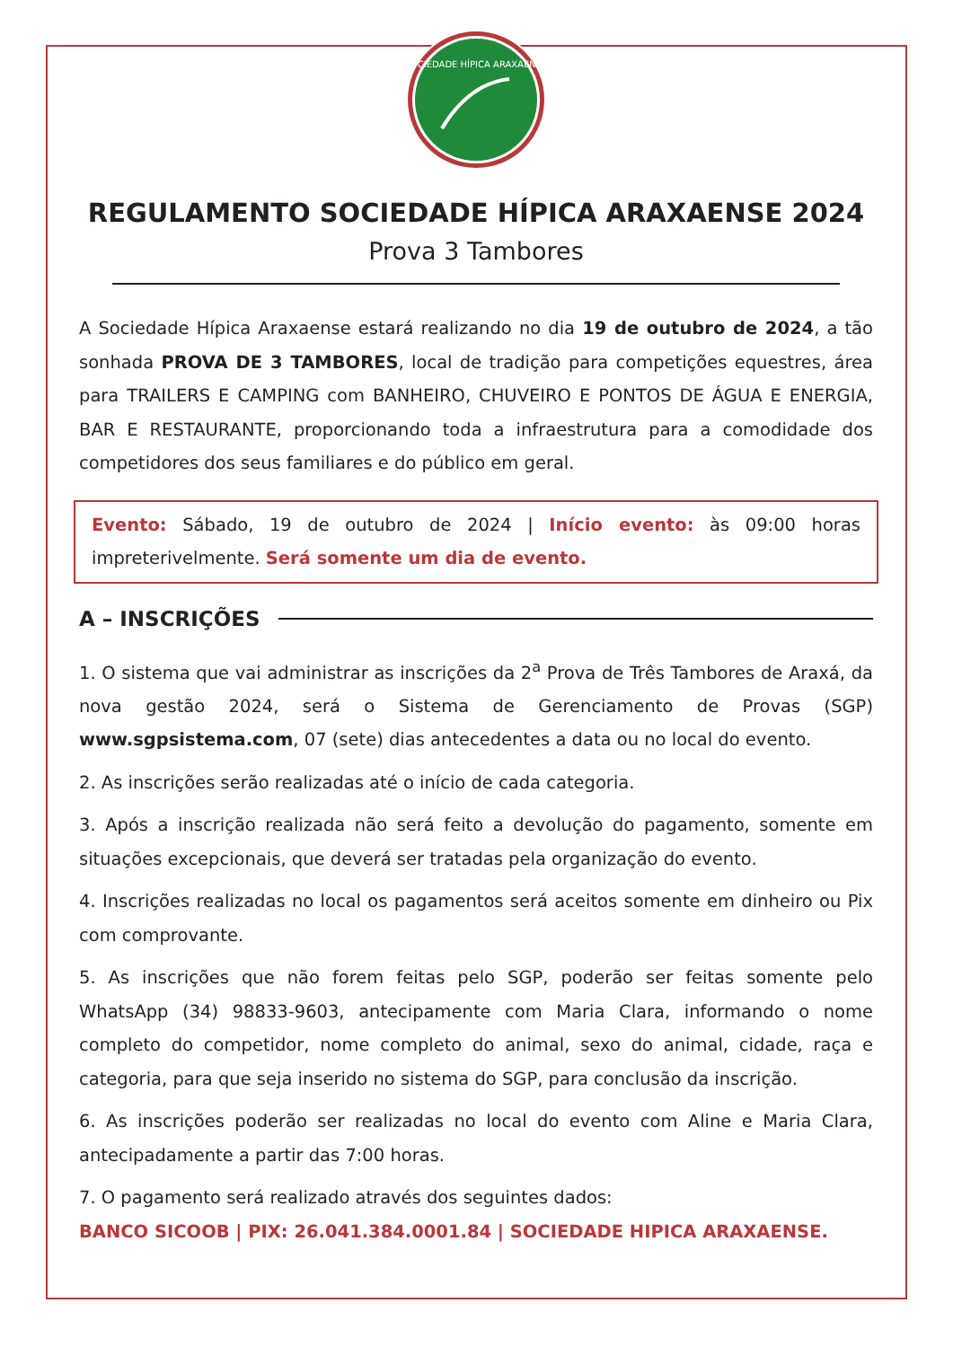SOCIEDADE HÍPICA ARAXAENSE
REGULAMENTO SOCIEDADE HÍPICA ARAXAENSE 2024
Prova 3 Tambores
A Sociedade Hípica Araxaense estará realizando no dia 19 de outubro de 2024, a tão sonhada PROVA DE 3 TAMBORES, local de tradição para competições equestres, área para TRAILERS E CAMPING com BANHEIRO, CHUVEIRO E PONTOS DE ÁGUA E ENERGIA, BAR E RESTAURANTE, proporcionando toda a infraestrutura para a comodidade dos competidores dos seus familiares e do público em geral.
Evento: Sábado, 19 de outubro de 2024 | Início evento: às 09:00 horas impreterivelmente. Será somente um dia de evento.
A – INSCRIÇÕES
1. O sistema que vai administrar as inscrições da 2<sup>a</sup> Prova de Três Tambores de Araxá, da nova gestão 2024, será o Sistema de Gerenciamento de Provas (SGP) www.sgpsistema.com, 07 (sete) dias antecedentes a data ou no local do evento.
2. As inscrições serão realizadas até o início de cada categoria.
3. Após a inscrição realizada não será feito a devolução do pagamento, somente em situações excepcionais, que deverá ser tratadas pela organização do evento.
4. Inscrições realizadas no local os pagamentos será aceitos somente em dinheiro ou Pix com comprovante.
5. As inscrições que não forem feitas pelo SGP, poderão ser feitas somente pelo WhatsApp (34) 98833-9603, antecipamente com Maria Clara, informando o nome completo do competidor, nome completo do animal, sexo do animal, cidade, raça e categoria, para que seja inserido no sistema do SGP, para conclusão da inscrição.
6. As inscrições poderão ser realizadas no local do evento com Aline e Maria Clara, antecipadamente a partir das 7:00 horas.
7. O pagamento será realizado através dos seguintes dados:
BANCO SICOOB | PIX: 26.041.384.0001.84 | SOCIEDADE HIPICA ARAXAENSE.